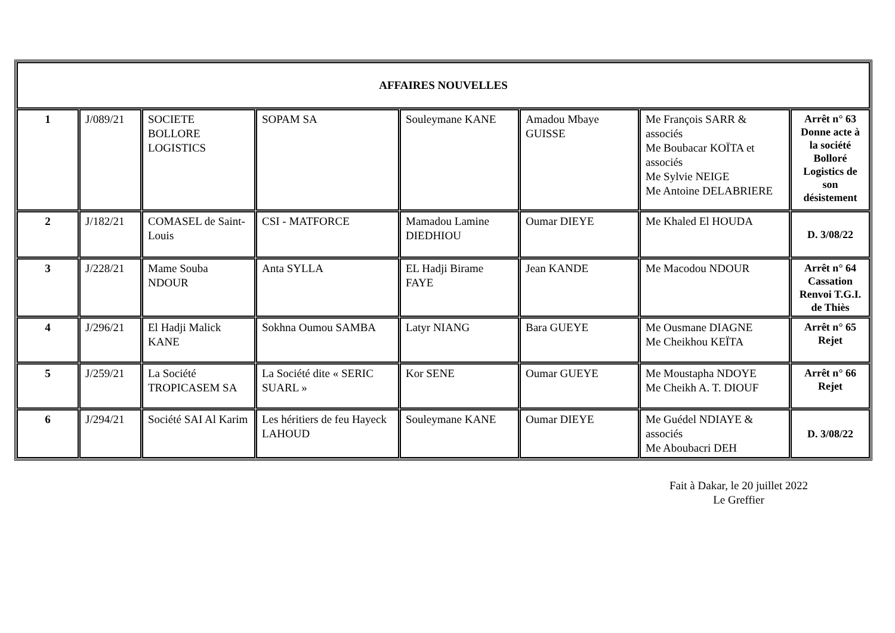| AFFAIRES NOUVELLES | | | | | | | |
| --- | --- | --- | --- | --- | --- | --- | --- |
| 1 | J/089/21 | SOCIETE BOLLORE LOGISTICS | SOPAM SA | Souleymane KANE | Amadou Mbaye GUISSE | Me François SARR & associés Me Boubacar KOÏTA et associés Me Sylvie NEIGE Me Antoine DELABRIERE | Arrêt n° 63 Donne acte à la société Bolloré Logistics de son désistement |
| 2 | J/182/21 | COMASEL de Saint-Louis | CSI - MATFORCE | Mamadou Lamine DIEDHIOU | Oumar DIEYE | Me Khaled El HOUDA | D. 3/08/22 |
| 3 | J/228/21 | Mame Souba NDOUR | Anta SYLLA | EL Hadji Birame FAYE | Jean KANDE | Me Macodou NDOUR | Arrêt n° 64 Cassation Renvoi T.G.I. de Thiès |
| 4 | J/296/21 | El Hadji Malick KANE | Sokhna Oumou SAMBA | Latyr NIANG | Bara GUEYE | Me Ousmane DIAGNE Me Cheikhou KEÏTA | Arrêt n° 65 Rejet |
| 5 | J/259/21 | La Société TROPICASEM SA | La Société dite « SERIC SUARL » | Kor SENE | Oumar GUEYE | Me Moustapha NDOYE Me Cheikh A. T. DIOUF | Arrêt n° 66 Rejet |
| 6 | J/294/21 | Société SAI Al Karim | Les héritiers de feu Hayeck LAHOUD | Souleymane KANE | Oumar DIEYE | Me Guédel NDIAYE & associés Me Aboubacri DEH | D. 3/08/22 |
Fait à Dakar, le 20 juillet 2022
Le Greffier